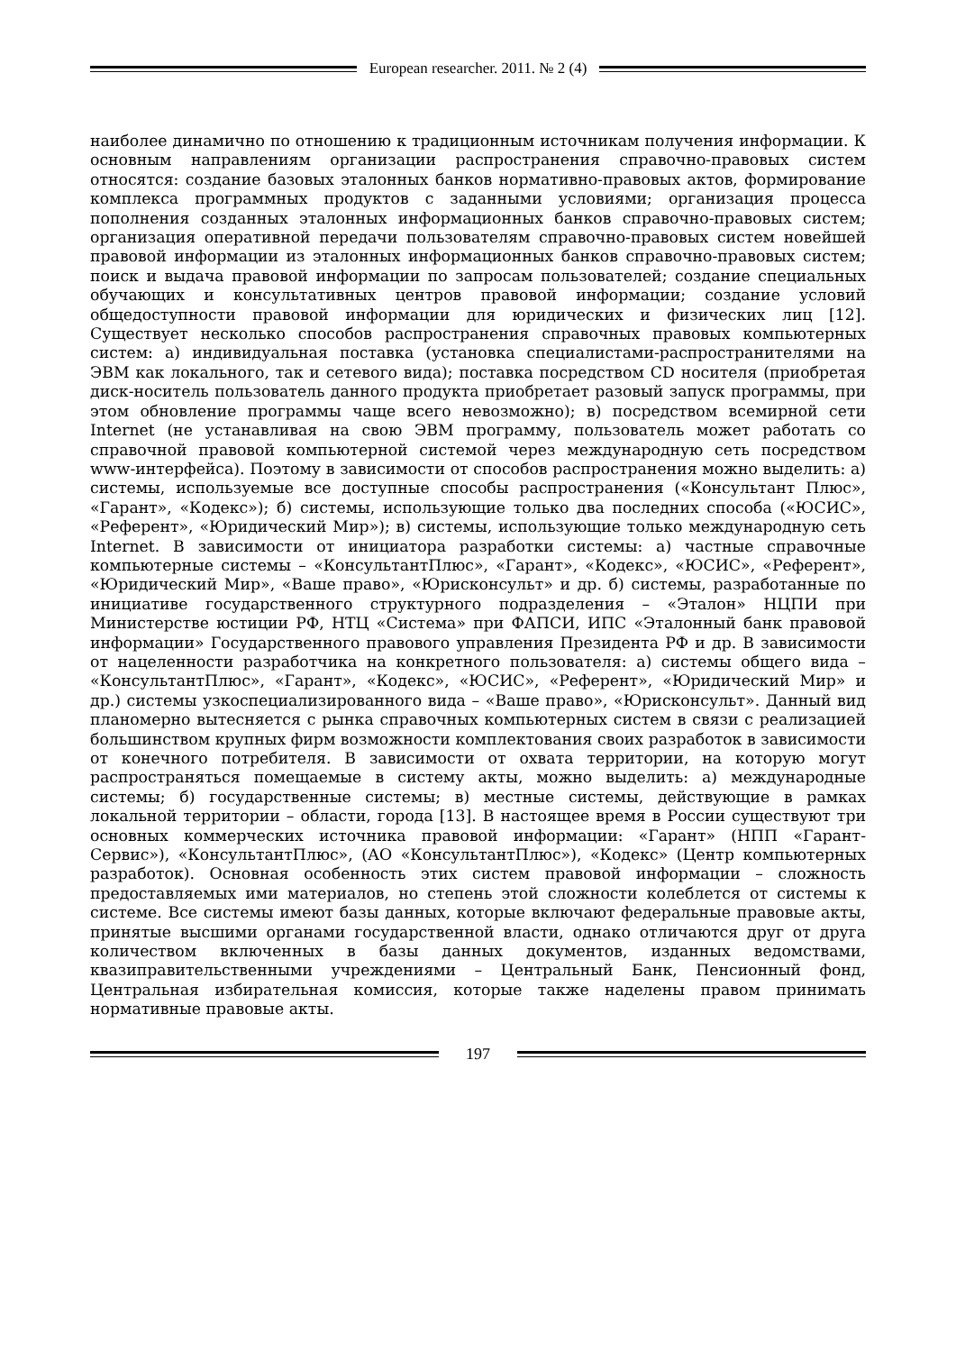European researcher. 2011. № 2 (4)
наиболее динамично по отношению к традиционным источникам получения информации. К основным направлениям организации распространения справочно-правовых систем относятся: создание базовых эталонных банков нормативно-правовых актов, формирование комплекса программных продуктов с заданными условиями; организация процесса пополнения созданных эталонных информационных банков справочно-правовых систем; организация оперативной передачи пользователям справочно-правовых систем новейшей правовой информации из эталонных информационных банков справочно-правовых систем; поиск и выдача правовой информации по запросам пользователей; создание специальных обучающих и консультативных центров правовой информации; создание условий общедоступности правовой информации для юридических и физических лиц [12]. Существует несколько способов распространения справочных правовых компьютерных систем: а) индивидуальная поставка (установка специалистами-распространителями на ЭВМ как локального, так и сетевого вида); поставка посредством CD носителя (приобретая диск-носитель пользователь данного продукта приобретает разовый запуск программы, при этом обновление программы чаще всего невозможно); в) посредством всемирной сети Internet (не устанавливая на свою ЭВМ программу, пользователь может работать со справочной правовой компьютерной системой через международную сеть посредством www-интерфейса). Поэтому в зависимости от способов распространения можно выделить: а) системы, используемые все доступные способы распространения («Консультант Плюс», «Гарант», «Кодекс»); б) системы, использующие только два последних способа («ЮСИС», «Референт», «Юридический Мир»); в) системы, использующие только международную сеть Internet. В зависимости от инициатора разработки системы: а) частные справочные компьютерные системы – «КонсультантПлюс», «Гарант», «Кодекс», «ЮСИС», «Референт», «Юридический Мир», «Ваше право», «Юрисконсульт» и др. б) системы, разработанные по инициативе государственного структурного подразделения – «Эталон» НЦПИ при Министерстве юстиции РФ, НТЦ «Система» при ФАПСИ, ИПС «Эталонный банк правовой информации» Государственного правового управления Президента РФ и др. В зависимости от нацеленности разработчика на конкретного пользователя: а) системы общего вида – «КонсультантПлюс», «Гарант», «Кодекс», «ЮСИС», «Референт», «Юридический Мир» и др.) системы узкоспециализированного вида – «Ваше право», «Юрисконсульт». Данный вид планомерно вытесняется с рынка справочных компьютерных систем в связи с реализацией большинством крупных фирм возможности комплектования своих разработок в зависимости от конечного потребителя. В зависимости от охвата территории, на которую могут распространяться помещаемые в систему акты, можно выделить: а) международные системы; б) государственные системы; в) местные системы, действующие в рамках локальной территории – области, города [13]. В настоящее время в России существуют три основных коммерческих источника правовой информации: «Гарант» (НПП «Гарант-Сервис»), «КонсультантПлюс», (АО «КонсультантПлюс»), «Кодекс» (Центр компьютерных разработок). Основная особенность этих систем правовой информации – сложность предоставляемых ими материалов, но степень этой сложности колеблется от системы к системе. Все системы имеют базы данных, которые включают федеральные правовые акты, принятые высшими органами государственной власти, однако отличаются друг от друга количеством включенных в базы данных документов, изданных ведомствами, квазиправительственными учреждениями – Центральный Банк, Пенсионный фонд, Центральная избирательная комиссия, которые также наделены правом принимать нормативные правовые акты.
197